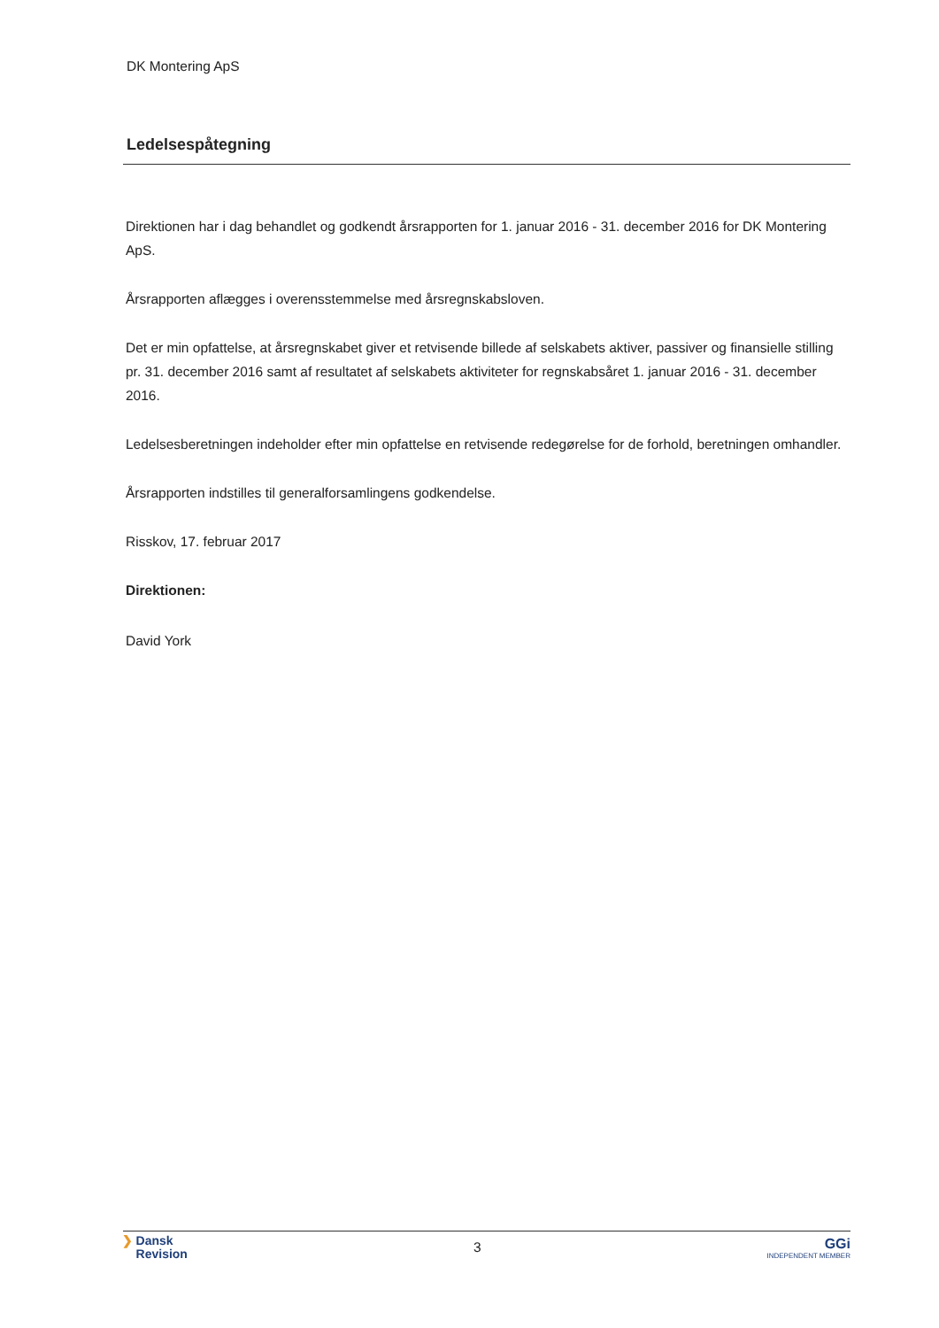DK Montering ApS
Ledelsespåtegning
Direktionen har i dag behandlet og godkendt årsrapporten for 1. januar 2016 - 31. december 2016 for DK Montering ApS.
Årsrapporten aflægges i overensstemmelse med årsregnskabsloven.
Det er min opfattelse, at årsregnskabet giver et retvisende billede af selskabets aktiver, passiver og finansielle stilling pr. 31. december 2016 samt af resultatet af selskabets aktiviteter for regnskabsåret 1. januar 2016 - 31. december 2016.
Ledelsesberetningen indeholder efter min opfattelse en retvisende redegørelse for de forhold, beretningen omhandler.
Årsrapporten indstilles til generalforsamlingens godkendelse.
Risskov, 17. februar 2017
Direktionen:
David York
❯ Dansk
Revision
3
GGi
INDEPENDENT MEMBER